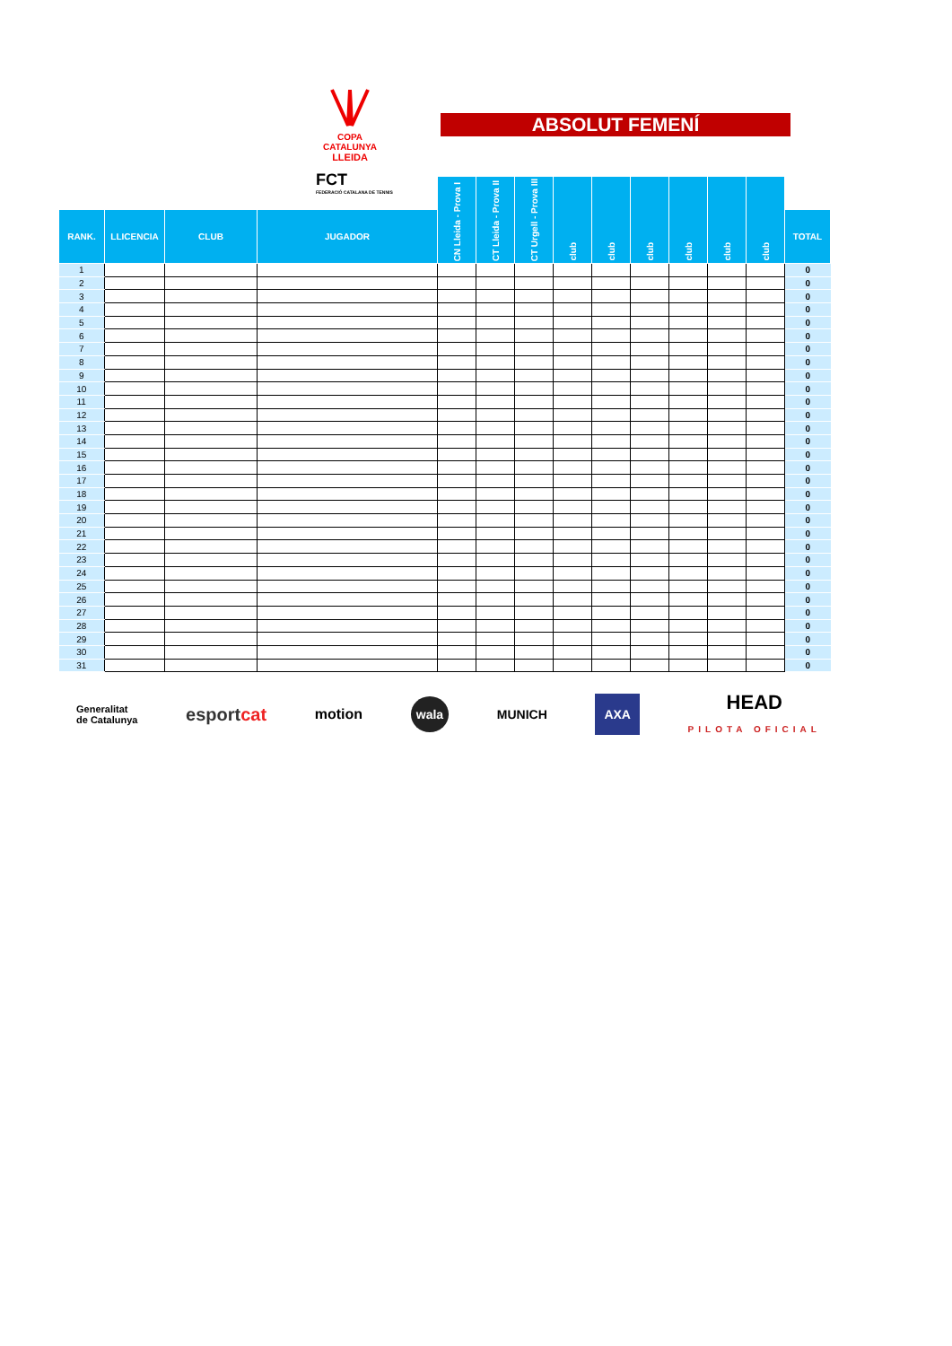COPA CATALUNYA
LLEIDA
FCT
FEDERACIÓ CATALANA DE TENNIS
ABSOLUT FEMENÍ
| | | | | CN Lleida - Prova I | CT Lleida - Prova II | CT Urgell - Prova III | club | club | club | club | club | club | |
| --- | --- | --- | --- | --- | --- | --- | --- | --- | --- | --- | --- | --- | --- |
| RANK. | LLICENCIA | CLUB | JUGADOR | | | | | | | | | | TOTAL |
| 1 | | | | | | | | | | | | | 0 |
| 2 | | | | | | | | | | | | | 0 |
| 3 | | | | | | | | | | | | | 0 |
| 4 | | | | | | | | | | | | | 0 |
| 5 | | | | | | | | | | | | | 0 |
| 6 | | | | | | | | | | | | | 0 |
| 7 | | | | | | | | | | | | | 0 |
| 8 | | | | | | | | | | | | | 0 |
| 9 | | | | | | | | | | | | | 0 |
| 10 | | | | | | | | | | | | | 0 |
| 11 | | | | | | | | | | | | | 0 |
| 12 | | | | | | | | | | | | | 0 |
| 13 | | | | | | | | | | | | | 0 |
| 14 | | | | | | | | | | | | | 0 |
| 15 | | | | | | | | | | | | | 0 |
| 16 | | | | | | | | | | | | | 0 |
| 17 | | | | | | | | | | | | | 0 |
| 18 | | | | | | | | | | | | | 0 |
| 19 | | | | | | | | | | | | | 0 |
| 20 | | | | | | | | | | | | | 0 |
| 21 | | | | | | | | | | | | | 0 |
| 22 | | | | | | | | | | | | | 0 |
| 23 | | | | | | | | | | | | | 0 |
| 24 | | | | | | | | | | | | | 0 |
| 25 | | | | | | | | | | | | | 0 |
| 26 | | | | | | | | | | | | | 0 |
| 27 | | | | | | | | | | | | | 0 |
| 28 | | | | | | | | | | | | | 0 |
| 29 | | | | | | | | | | | | | 0 |
| 30 | | | | | | | | | | | | | 0 |
| 31 | | | | | | | | | | | | | 0 |
Generalitat
de Catalunya esport cat motion wala MUNICH AXA HEAD
PILOTA OFICIAL